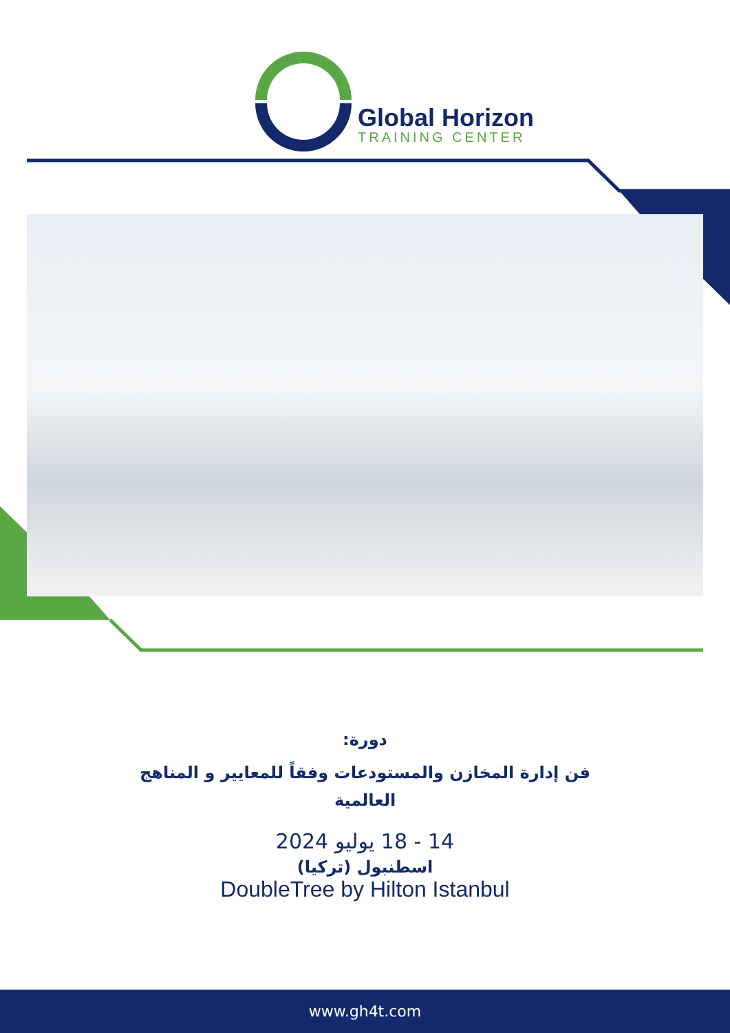Global Horizon
TRAINING CENTER
دورة:
فن إدارة المخازن والمستودعات وفقاً للمعايير و المناهج
العالمية
14 - 18 يوليو 2024
اسطنبول (تركيا)
DoubleTree by Hilton Istanbul
www.gh4t.com